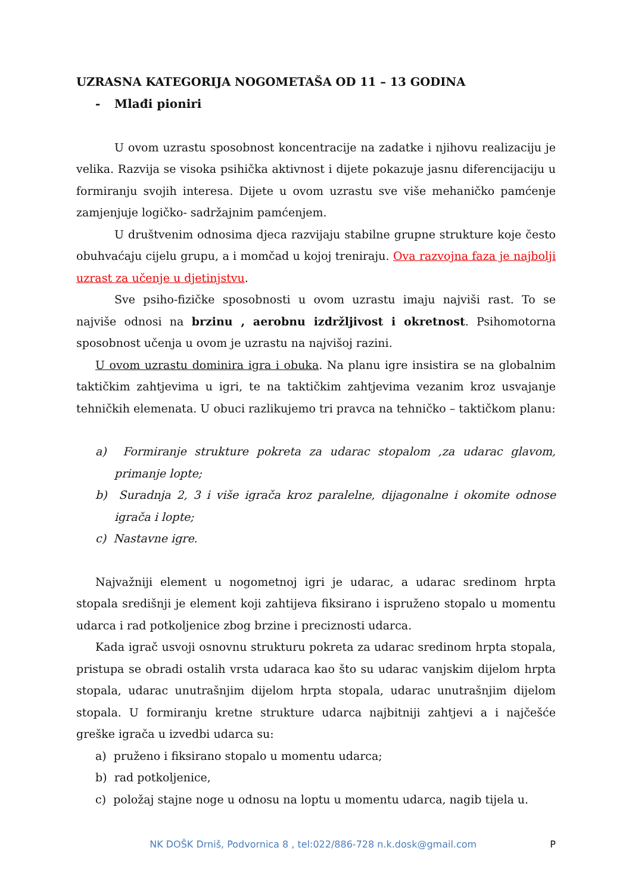UZRASNA KATEGORIJA NOGOMETAŠA OD 11 – 13 GODINA
- Mlađi pioniri
U ovom uzrastu sposobnost koncentracije na zadatke i njihovu realizaciju je velika. Razvija se visoka psihička aktivnost i dijete pokazuje jasnu diferencijaciju u formiranju svojih interesa. Dijete u ovom uzrastu sve više mehaničko pamćenje zamjenjuje logičko- sadržajnim pamćenjem.
U društvenim odnosima djeca razvijaju stabilne grupne strukture koje često obuhvaćaju cijelu grupu, a i momčad u kojoj treniraju. Ova razvojna faza je najbolji uzrast za učenje u djetinjstvu.
Sve psiho-fizičke sposobnosti u ovom uzrastu imaju najviši rast. To se najviše odnosi na brzinu , aerobnu izdržljivost i okretnost. Psihomotorna sposobnost učenja u ovom je uzrastu na najvišoj razini.
U ovom uzrastu dominira igra i obuka. Na planu igre insistira se na globalnim taktičkim zahtjevima u igri, te na taktičkim zahtjevima vezanim kroz usvajanje tehničkih elemenata. U obuci razlikujemo tri pravca na tehničko – taktičkom planu:
a) Formiranje strukture pokreta za udarac stopalom ,za udarac glavom, primanje lopte;
b) Suradnja 2, 3 i više igrača kroz paralelne, dijagonalne i okomite odnose igrača i lopte;
c) Nastavne igre.
Najvažniji element u nogometnoj igri je udarac, a udarac sredinom hrpta stopala središnji je element koji zahtijeva fiksirano i ispruženo stopalo u momentu udarca i rad potkoljenice zbog brzine i preciznosti udarca.
Kada igrač usvoji osnovnu strukturu pokreta za udarac sredinom hrpta stopala, pristupa se obradi ostalih vrsta udaraca kao što su udarac vanjskim dijelom hrpta stopala, udarac unutrašnjim dijelom hrpta stopala, udarac unutrašnjim dijelom stopala. U formiranju kretne strukture udarca najbitniji zahtjevi a i najčešće greške igrača u izvedbi udarca su:
a) pruženo i fiksirano stopalo u momentu udarca;
b) rad potkoljenice,
c) položaj stajne noge u odnosu na loptu u momentu udarca, nagib tijela u.
NK DOŠK Drniš, Podvornica 8 , tel:022/886-728 n.k.dosk@gmail.com P